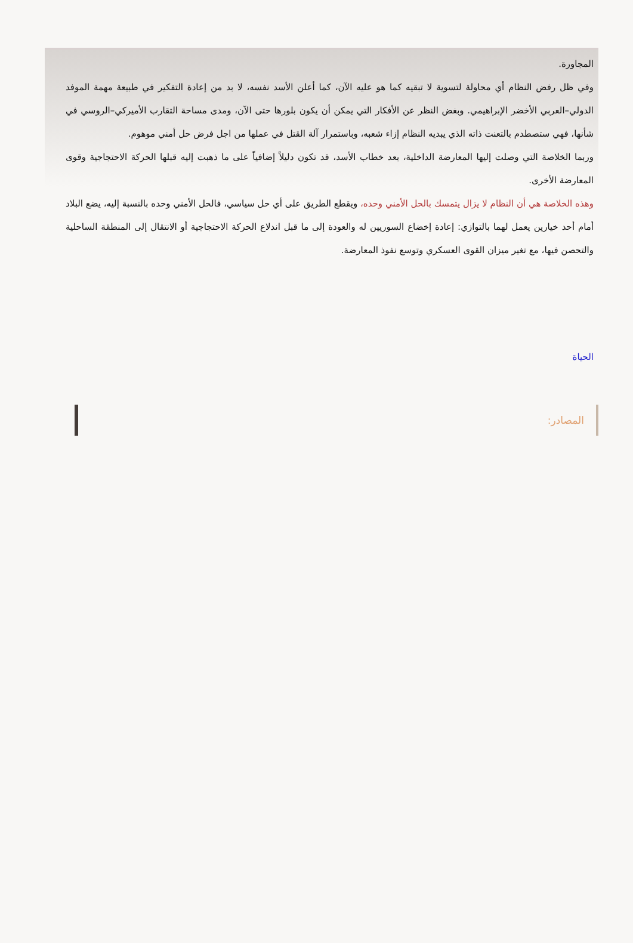المجاورة.
وفي ظل رفض النظام أي محاولة لتسوية لا تبقيه كما هو عليه الآن، كما أعلن الأسد نفسه، لا بد من إعادة التفكير في طبيعة مهمة الموفد الدولي–العربي الأخضر الإبراهيمي. وبغض النظر عن الأفكار التي يمكن أن يكون بلورها حتى الآن، ومدى مساحة التقارب الأميركي–الروسي في شأنها، فهي ستصطدم بالتعنت ذاته الذي يبديه النظام إزاء شعبه، وباستمرار آلة القتل في عملها من اجل فرض حل أمني موهوم.
وربما الخلاصة التي وصلت إليها المعارضة الداخلية، بعد خطاب الأسد، قد تكون دليلاً إضافياً على ما ذهبت إليه قبلها الحركة الاحتجاجية وقوى المعارضة الأخرى.
وهذه الخلاصة هي أن النظام لا يزال يتمسك بالحل الأمني وحده، ويقطع الطريق على أي حل سياسي، فالحل الأمني وحده بالنسبة إليه، يضع البلاد أمام أحد خيارين يعمل لهما بالتوازي: إعادة إخضاع السوريين له والعودة إلى ما قبل اندلاع الحركة الاحتجاجية أو الانتقال إلى المنطقة الساحلية والتحصن فيها، مع تغير ميزان القوى العسكري وتوسع نفوذ المعارضة.
الحياة
المصادر: